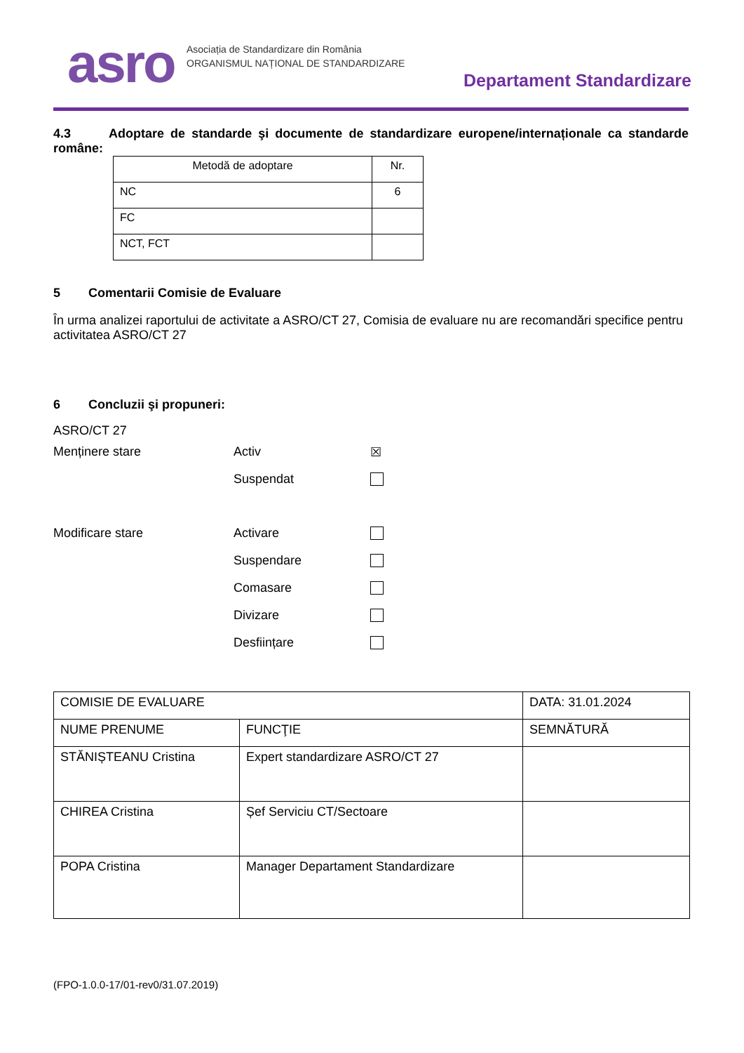asro
Asociația de Standardizare din România
ORGANISMUL NAȚIONAL DE STANDARDIZARE
Departament Standardizare
4.3 Adoptare de standarde şi documente de standardizare europene/internaționale ca standarde române:
| Metodă de adoptare | Nr. |
| NC | 6 |
| FC | |
| NCT, FCT | |
5 Comentarii Comisie de Evaluare
În urma analizei raportului de activitate a ASRO/CT 27, Comisia de evaluare nu are recomandări specifice pentru activitatea ASRO/CT 27
6 Concluzii şi propuneri:
ASRO/CT 27
Menținere stare Activ ☒
Suspendat
Modificare stare Activare
Suspendare
Comasare
Divizare
Desființare
| COMISIE DE EVALUARE | | DATA: 31.01.2024 |
| NUME PRENUME | FUNCŢIE | SEMNĂTURĂ |
| STĂNIȘTEANU Cristina | Expert standardizare ASRO/CT 27 | |
| CHIREA Cristina | Șef Serviciu CT/Sectoare | |
| POPA Cristina | Manager Departament Standardizare | |
(FPO-1.0.0-17/01-rev0/31.07.2019)